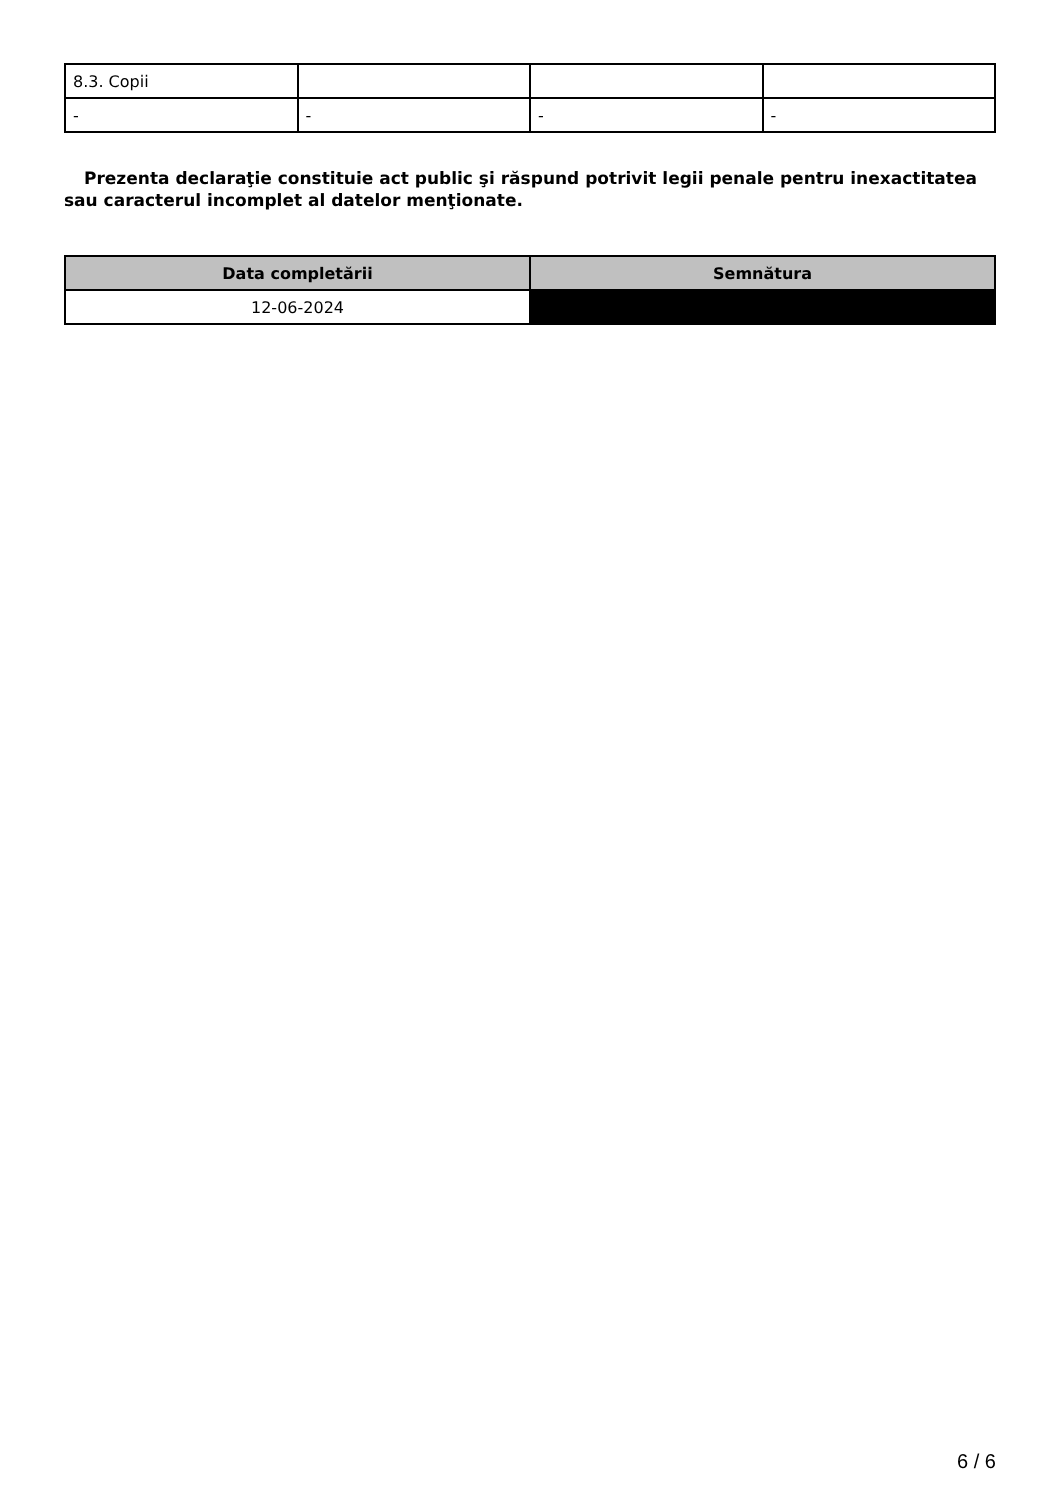| 8.3. Copii | | | |
| - | - | - | - |
Prezenta declaraţie constituie act public şi răspund potrivit legii penale pentru inexactitatea sau caracterul incomplet al datelor menţionate.
| Data completării | Semnătura |
| --- | --- |
| 12-06-2024 | |
6 / 6